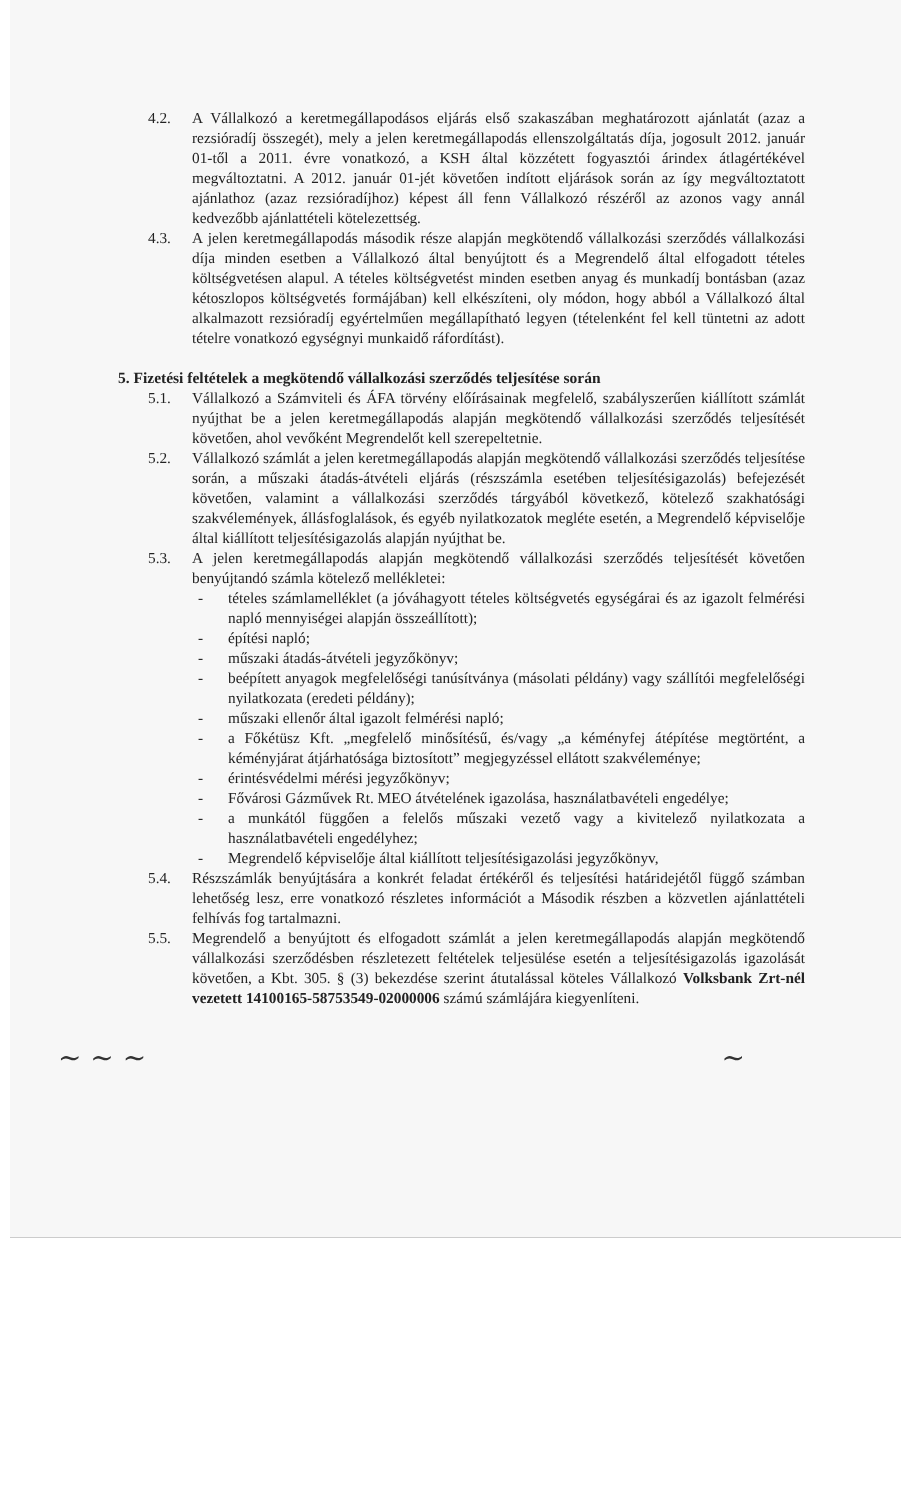4.2. A Vállalkozó a keretmegállapodásos eljárás első szakaszában meghatározott ajánlatát (azaz a rezsióradíj összegét), mely a jelen keretmegállapodás ellenszolgáltatás díja, jogosult 2012. január 01-től a 2011. évre vonatkozó, a KSH által közzétett fogyasztói árindex átlagértékével megváltoztatni. A 2012. január 01-jét követően indított eljárások során az így megváltoztatott ajánlathoz (azaz rezsióradíjhoz) képest áll fenn Vállalkozó részéről az azonos vagy annál kedvezőbb ajánlattételi kötelezettség.
4.3. A jelen keretmegállapodás második része alapján megkötendő vállalkozási szerződés vállalkozási díja minden esetben a Vállalkozó által benyújtott és a Megrendelő által elfogadott tételes költségvetésen alapul. A tételes költségvetést minden esetben anyag és munkadíj bontásban (azaz kétoszlopos költségvetés formájában) kell elkészíteni, oly módon, hogy abból a Vállalkozó által alkalmazott rezsióradíj egyértelműen megállapítható legyen (tételenként fel kell tüntetni az adott tételre vonatkozó egységnyi munkaidő ráfordítást).
5. Fizetési feltételek a megkötendő vállalkozási szerződés teljesítése során
5.1. Vállalkozó a Számviteli és ÁFA törvény előírásainak megfelelő, szabályszerűen kiállított számlát nyújthat be a jelen keretmegállapodás alapján megkötendő vállalkozási szerződés teljesítését követően, ahol vevőként Megrendelőt kell szerepeltetnie.
5.2. Vállalkozó számlát a jelen keretmegállapodás alapján megkötendő vállalkozási szerződés teljesítése során, a műszaki átadás-átvételi eljárás (részszámla esetében teljesítésigazolás) befejezését követően, valamint a vállalkozási szerződés tárgyából következő, kötelező szakhatósági szakvélemények, állásfoglalások, és egyéb nyilatkozatok megléte esetén, a Megrendelő képviselője által kiállított teljesítésigazolás alapján nyújthat be.
5.3. A jelen keretmegállapodás alapján megkötendő vállalkozási szerződés teljesítését követően benyújtandó számla kötelező mellékletei:
- tételes számlamelléklet (a jóváhagyott tételes költségvetés egységárai és az igazolt felmérési napló mennyiségei alapján összeállított);
- építési napló;
- műszaki átadás-átvételi jegyzőkönyv;
- beépített anyagok megfelelőségi tanúsítványa (másolati példány) vagy szállítói megfelelőségi nyilatkozata (eredeti példány);
- műszaki ellenőr által igazolt felmérési napló;
- a Főkétüsz Kft. „megfelelő minősítésű, és/vagy „a kéményfej átépítése megtörtént, a kéményjárat átjárhatósága biztosított” megjegyzéssel ellátott szakvéleménye;
- érintésvédelmi mérési jegyzőkönyv;
- Fővárosi Gázművek Rt. MEO átvételének igazolása, használatbavételi engedélye;
- a munkától függően a felelős műszaki vezető vagy a kivitelező nyilatkozata a használatbavételi engedélyhez;
- Megrendelő képviselője által kiállított teljesítésigazolási jegyzőkönyv,
5.4. Részszámlák benyújtására a konkrét feladat értékéről és teljesítési határidejétől függő számban lehetőség lesz, erre vonatkozó részletes információt a Második részben a közvetlen ajánlattételi felhívás fog tartalmazni.
5.5. Megrendelő a benyújtott és elfogadott számlát a jelen keretmegállapodás alapján megkötendő vállalkozási szerződésben részletezett feltételek teljesülése esetén a teljesítésigazolás igazolását követően, a Kbt. 305. § (3) bekezdése szerint átutalással köteles Vállalkozó Volksbank Zrt-nél vezetett 14100165-58753549-02000006 számú számlájára kiegyenlíteni.
~ ~ ~ ~